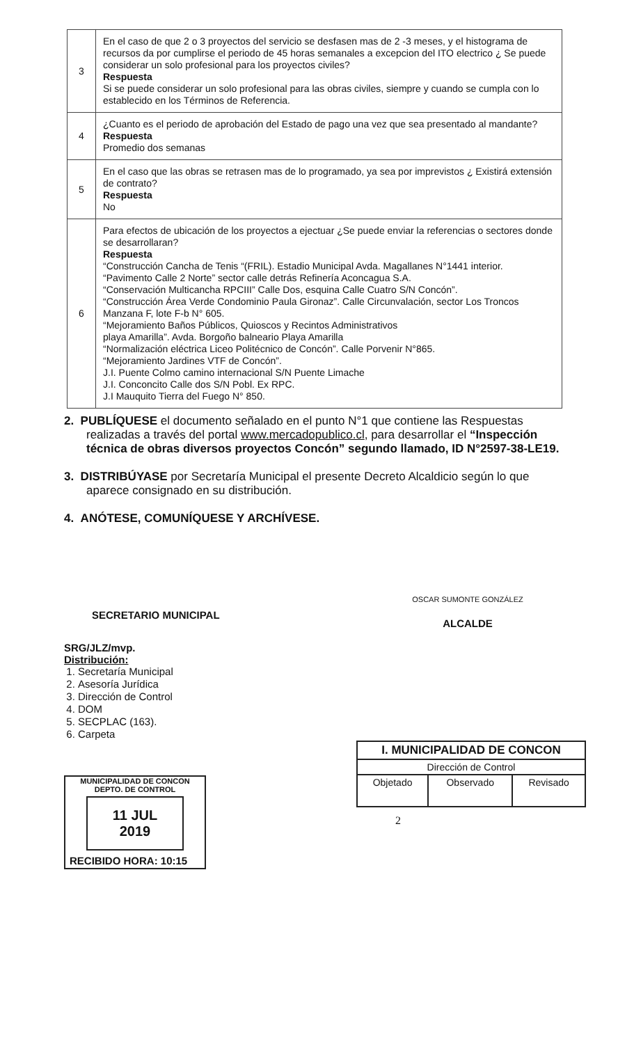| 3 | En el caso de que 2 o 3 proyectos del servicio se desfasen mas de 2 -3 meses, y el histograma de recursos da por cumplirse el periodo de 45 horas semanales a excepcion del ITO electrico ¿ Se puede considerar un solo profesional para los proyectos civiles? Respuesta Si se puede considerar un solo profesional para las obras civiles, siempre y cuando se cumpla con lo establecido en los Términos de Referencia. |
| 4 | ¿Cuanto es el periodo de aprobación del Estado de pago una vez que sea presentado al mandante? Respuesta Promedio dos semanas |
| 5 | En el caso que las obras se retrasen mas de lo programado, ya sea por imprevistos ¿ Existirá extensión de contrato? Respuesta No |
| 6 | Para efectos de ubicación de los proyectos a ejectuar ¿Se puede enviar la referencias o sectores donde se desarrollaran? Respuesta “Construcción Cancha de Tenis “(FRIL). Estadio Municipal Avda. Magallanes N°1441 interior. “Pavimento Calle 2 Norte” sector calle detrás Refinería Aconcagua S.A. “Conservación Multicancha RPCIII” Calle Dos, esquina Calle Cuatro S/N Concón”. “Construcción Área Verde Condominio Paula Gironaz”. Calle Circunvalación, sector Los Troncos Manzana F, lote F-b N° 605. “Mejoramiento Baños Públicos, Quioscos y Recintos Administrativos playa Amarilla”. Avda. Borgoño balneario Playa Amarilla “Normalización eléctrica Liceo Politécnico de Concón”. Calle Porvenir N°865. “Mejoramiento Jardines VTF de Concón”. J.I. Puente Colmo camino internacional S/N Puente Limache J.I. Conconcito Calle dos S/N Pobl. Ex RPC. J.I Mauquito Tierra del Fuego N° 850. |
2. PUBLÍQUESE el documento señalado en el punto N°1 que contiene las Respuestas realizadas a través del portal www.mercadopublico.cl, para desarrollar el “Inspección técnica de obras diversos proyectos Concón” segundo llamado, ID N°2597-38-LE19.
3. DISTRIBÚYASE por Secretaría Municipal el presente Decreto Alcaldicio según lo que aparece consignado en su distribución.
4. ANÓTESE, COMUNÍQUESE Y ARCHÍVESE.
SECRETARIO MUNICIPAL
SRG/JLZ/mvp.
Distribución:
1. Secretaría Municipal
2. Asesoría Jurídica
3. Dirección de Control
4. DOM
5. SECPLAC (163).
6. Carpeta
MUNICIPALIDAD DE CONCON
DEPTO. DE CONTROL
11 JUL 2019
RECIBIDO HORA: 10:15
OSCAR SUMONTE GONZÁLEZ
ALCALDE
| I. MUNICIPALIDAD DE CONCON | | |
| Dirección de Control | | |
| Objetado | Observado | Revisado |
2